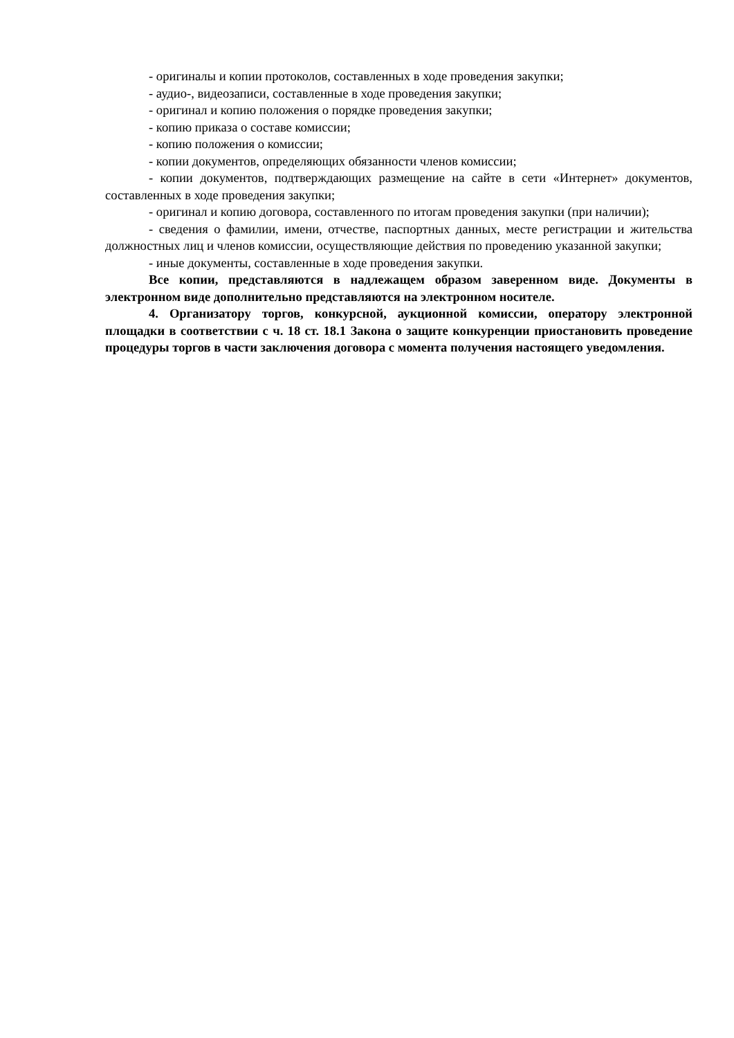- оригиналы и копии протоколов, составленных в ходе проведения закупки;
- аудио-, видеозаписи, составленные в ходе проведения закупки;
- оригинал и копию положения о порядке проведения закупки;
- копию приказа о составе комиссии;
- копию положения о комиссии;
- копии документов, определяющих обязанности членов комиссии;
- копии документов, подтверждающих размещение на сайте в сети «Интернет» документов, составленных в ходе проведения закупки;
- оригинал и копию договора, составленного по итогам проведения закупки (при наличии);
- сведения о фамилии, имени, отчестве, паспортных данных, месте регистрации и жительства должностных лиц и членов комиссии, осуществляющие действия по проведению указанной закупки;
- иные документы, составленные в ходе проведения закупки.
Все копии, представляются в надлежащем образом заверенном виде. Документы в электронном виде дополнительно представляются на электронном носителе.
4. Организатору торгов, конкурсной, аукционной комиссии, оператору электронной площадки в соответствии с ч. 18 ст. 18.1 Закона о защите конкуренции приостановить проведение процедуры торгов в части заключения договора с момента получения настоящего уведомления.